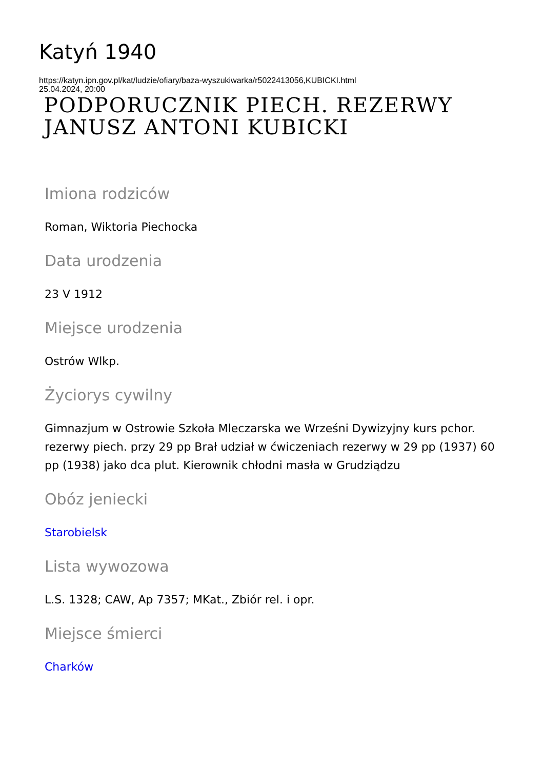Katyń 1940
https://katyn.ipn.gov.pl/kat/ludzie/ofiary/baza-wyszukiwarka/r5022413056,KUBICKI.html
25.04.2024, 20:00
PODPORUCZNIK PIECH. REZERWY JANUSZ ANTONI KUBICKI
Imiona rodziców
Roman, Wiktoria Piechocka
Data urodzenia
23 V 1912
Miejsce urodzenia
Ostrów Wlkp.
Życiorys cywilny
Gimnazjum w Ostrowie Szkoła Mleczarska we Wrześni Dywizyjny kurs pchor. rezerwy piech. przy 29 pp Brał udział w ćwiczeniach rezerwy w 29 pp (1937) 60 pp (1938) jako dca plut. Kierownik chłodni masła w Grudziądzu
Obóz jeniecki
Starobielsk
Lista wywozowa
L.S. 1328; CAW, Ap 7357; MKat., Zbiór rel. i opr.
Miejsce śmierci
Charków